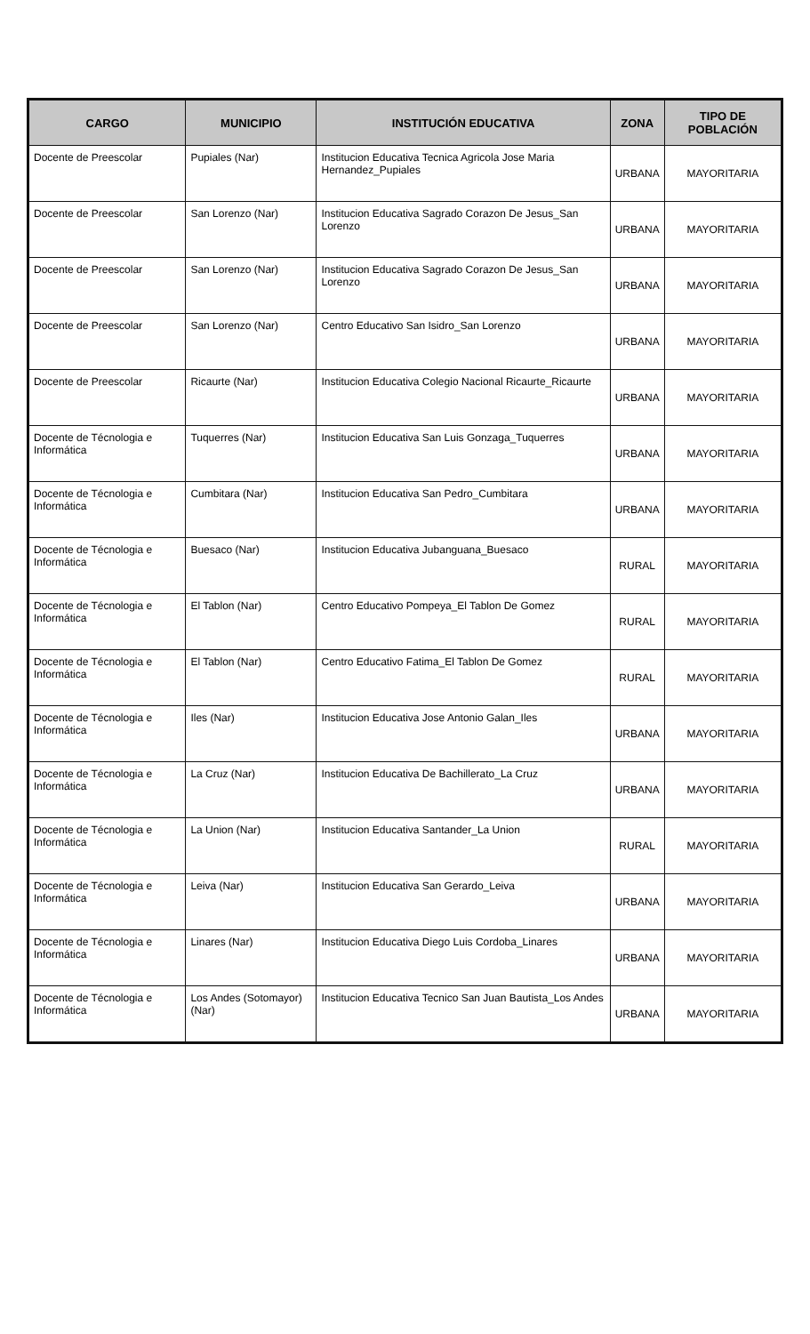| CARGO | MUNICIPIO | INSTITUCIÓN EDUCATIVA | ZONA | TIPO DE POBLACIÓN |
| --- | --- | --- | --- | --- |
| Docente de Preescolar | Pupiales (Nar) | Institucion Educativa Tecnica Agricola Jose Maria Hernandez_Pupiales | URBANA | MAYORITARIA |
| Docente de Preescolar | San Lorenzo (Nar) | Institucion Educativa Sagrado Corazon De Jesus_San Lorenzo | URBANA | MAYORITARIA |
| Docente de Preescolar | San Lorenzo (Nar) | Institucion Educativa Sagrado Corazon De Jesus_San Lorenzo | URBANA | MAYORITARIA |
| Docente de Preescolar | San Lorenzo (Nar) | Centro Educativo San Isidro_San Lorenzo | URBANA | MAYORITARIA |
| Docente de Preescolar | Ricaurte (Nar) | Institucion Educativa Colegio Nacional Ricaurte_Ricaurte | URBANA | MAYORITARIA |
| Docente de Técnologia e Informática | Tuquerres (Nar) | Institucion Educativa San Luis Gonzaga_Tuquerres | URBANA | MAYORITARIA |
| Docente de Técnologia e Informática | Cumbitara (Nar) | Institucion Educativa San Pedro_Cumbitara | URBANA | MAYORITARIA |
| Docente de Técnologia e Informática | Buesaco (Nar) | Institucion Educativa Jubanguana_Buesaco | RURAL | MAYORITARIA |
| Docente de Técnologia e Informática | El Tablon (Nar) | Centro Educativo Pompeya_El Tablon De Gomez | RURAL | MAYORITARIA |
| Docente de Técnologia e Informática | El Tablon (Nar) | Centro Educativo Fatima_El Tablon De Gomez | RURAL | MAYORITARIA |
| Docente de Técnologia e Informática | Iles (Nar) | Institucion Educativa Jose Antonio Galan_Iles | URBANA | MAYORITARIA |
| Docente de Técnologia e Informática | La Cruz (Nar) | Institucion Educativa De Bachillerato_La Cruz | URBANA | MAYORITARIA |
| Docente de Técnologia e Informática | La Union (Nar) | Institucion Educativa Santander_La Union | RURAL | MAYORITARIA |
| Docente de Técnologia e Informática | Leiva (Nar) | Institucion Educativa San Gerardo_Leiva | URBANA | MAYORITARIA |
| Docente de Técnologia e Informática | Linares (Nar) | Institucion Educativa Diego Luis Cordoba_Linares | URBANA | MAYORITARIA |
| Docente de Técnologia e Informática | Los Andes (Sotomayor) (Nar) | Institucion Educativa Tecnico San Juan Bautista_Los Andes | URBANA | MAYORITARIA |